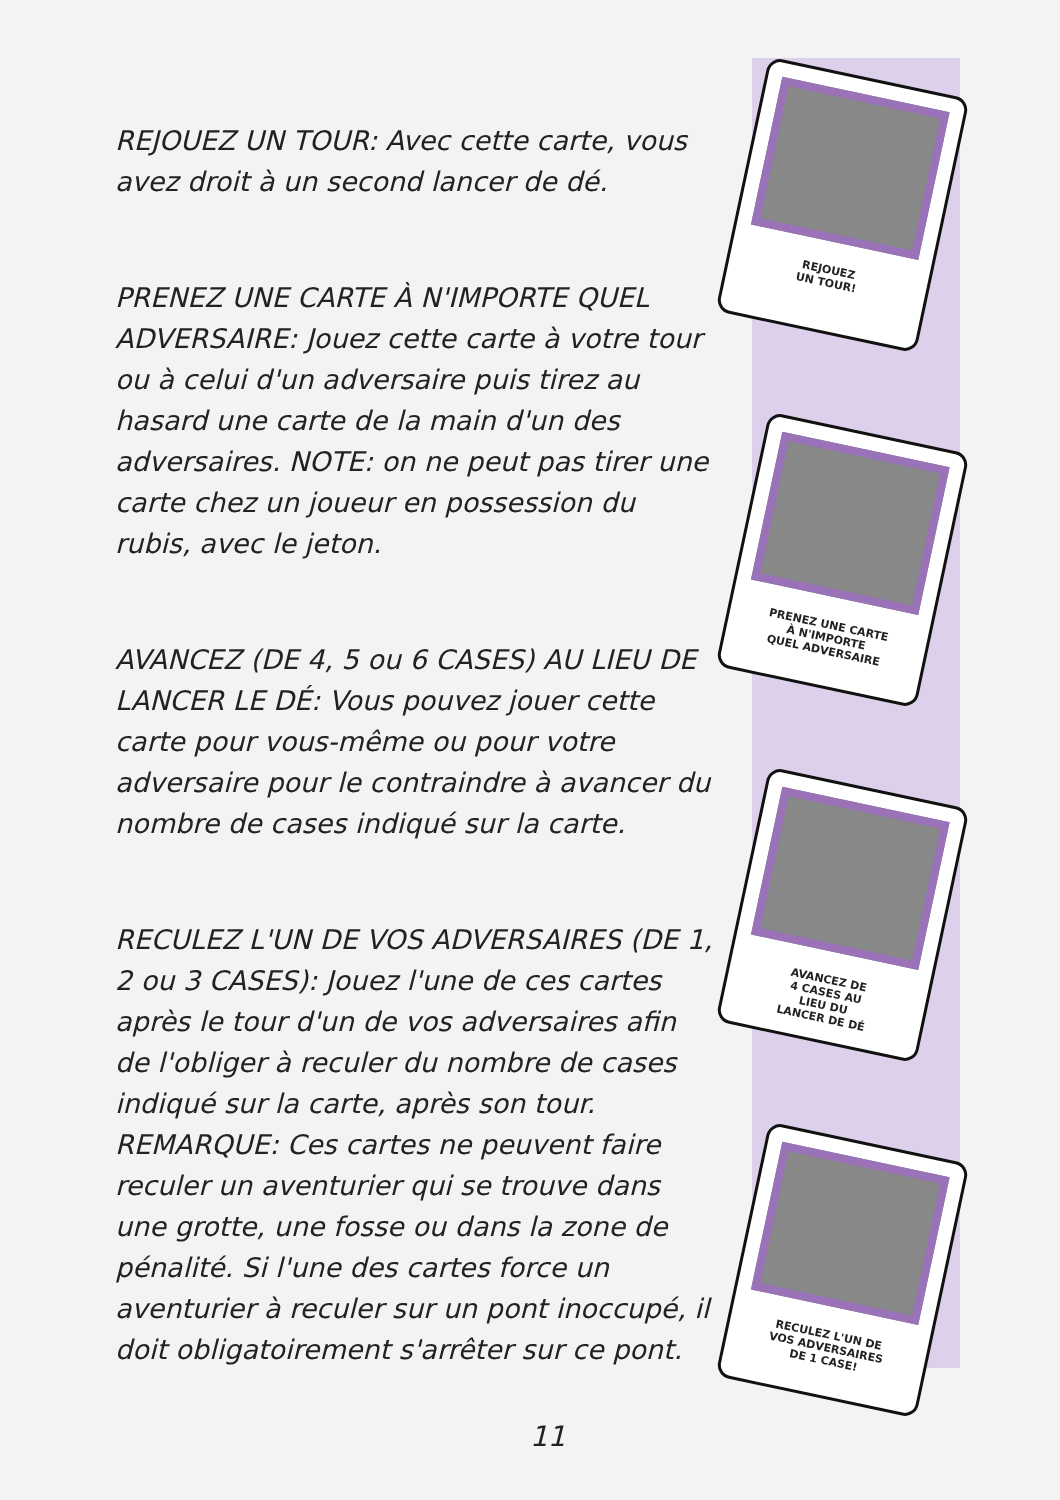REJOUEZ UN TOUR: Avec cette carte, vous avez droit à un second lancer de dé.
PRENEZ UNE CARTE À N'IMPORTE QUEL ADVERSAIRE: Jouez cette carte à votre tour ou à celui d'un adversaire puis tirez au hasard une carte de la main d'un des adversaires. NOTE: on ne peut pas tirer une carte chez un joueur en possession du rubis, avec le jeton.
AVANCEZ (DE 4, 5 ou 6 CASES) AU LIEU DE LANCER LE DÉ: Vous pouvez jouer cette carte pour vous-même ou pour votre adversaire pour le contraindre à avancer du nombre de cases indiqué sur la carte.
RECULEZ L'UN DE VOS ADVERSAIRES (DE 1, 2 ou 3 CASES): Jouez l'une de ces cartes après le tour d'un de vos adversaires afin de l'obliger à reculer du nombre de cases indiqué sur la carte, après son tour. REMARQUE: Ces cartes ne peuvent faire reculer un aventurier qui se trouve dans une grotte, une fosse ou dans la zone de pénalité. Si l'une des cartes force un aventurier à reculer sur un pont inoccupé, il doit obligatoirement s'arrêter sur ce pont.
REJOUEZ
UN TOUR!
PRENEZ UNE CARTE
À N'IMPORTE
QUEL ADVERSAIRE
AVANCEZ DE
4 CASES AU
LIEU DU
LANCER DE DÉ
RECULEZ L'UN DE
VOS ADVERSAIRES
DE 1 CASE!
11